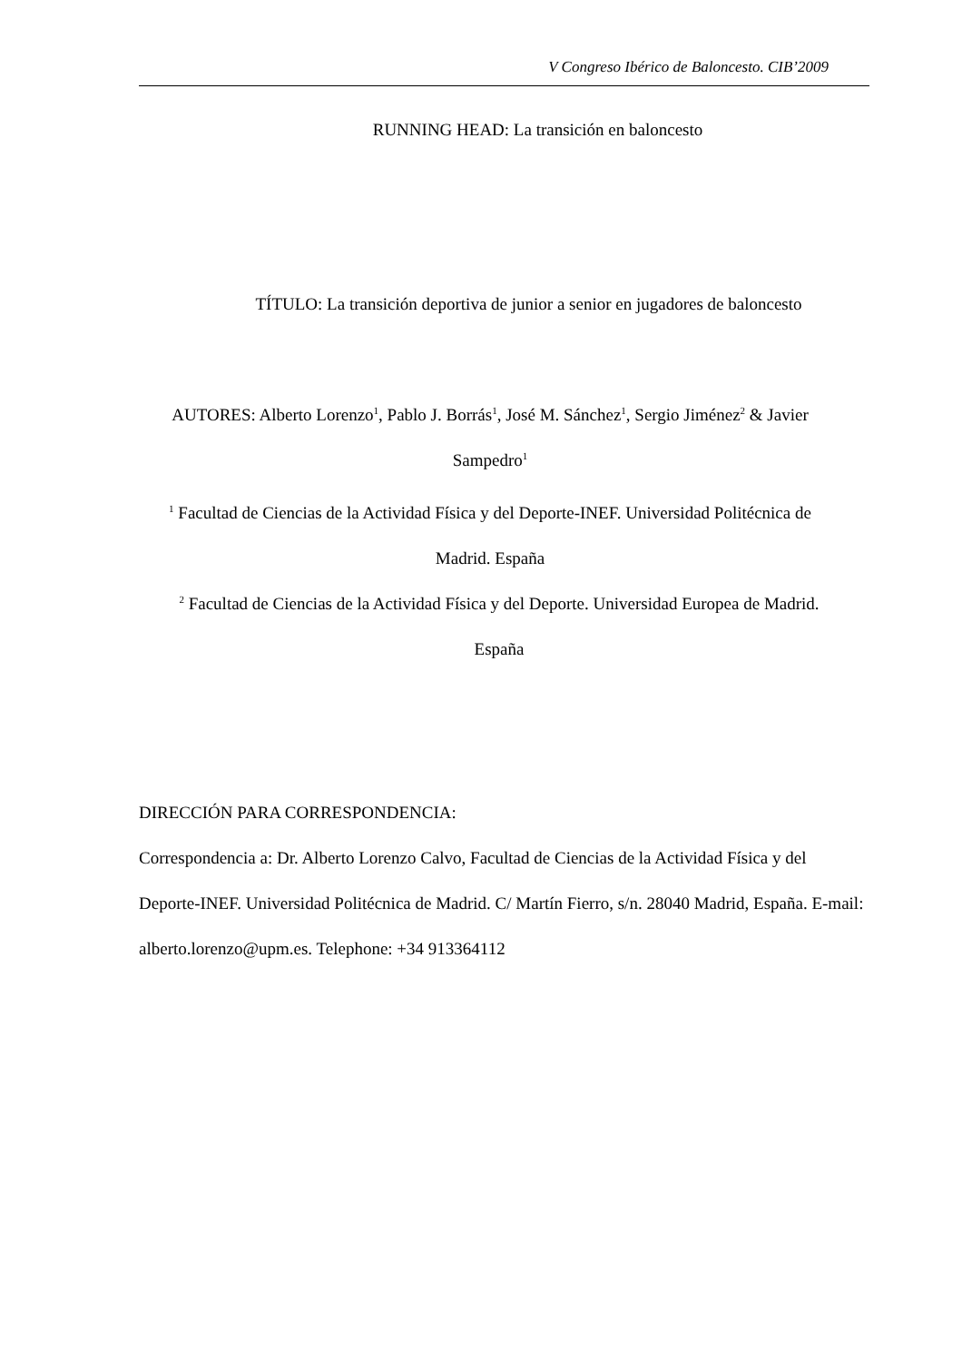V Congreso Ibérico de Baloncesto. CIB’2009
RUNNING HEAD: La transición en baloncesto
TÍTULO: La transición deportiva de junior a senior en jugadores de baloncesto
AUTORES: Alberto Lorenzo<sup>1</sup>, Pablo J. Borrás<sup>1</sup>, José M. Sánchez<sup>1</sup>, Sergio Jiménez<sup>2</sup> & Javier Sampedro<sup>1</sup>
<sup>1</sup> Facultad de Ciencias de la Actividad Física y del Deporte-INEF. Universidad Politécnica de Madrid. España
<sup>2</sup> Facultad de Ciencias de la Actividad Física y del Deporte. Universidad Europea de Madrid. España
DIRECCIÓN PARA CORRESPONDENCIA:
Correspondencia a: Dr. Alberto Lorenzo Calvo, Facultad de Ciencias de la Actividad Física y del Deporte-INEF. Universidad Politécnica de Madrid. C/ Martín Fierro, s/n. 28040 Madrid, España. E-mail: alberto.lorenzo@upm.es. Telephone: +34 913364112